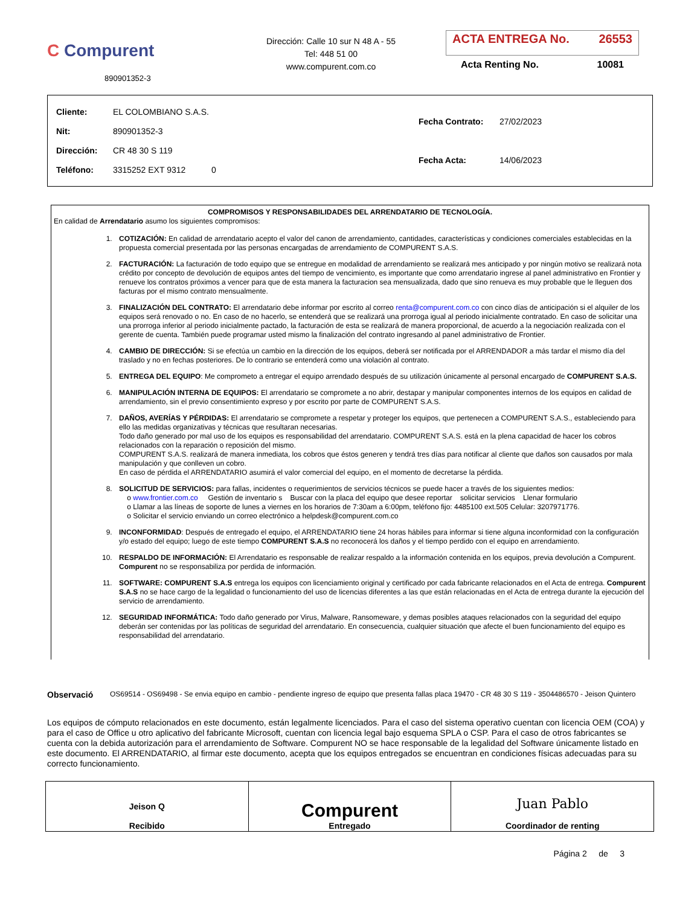C Compurent
890901352-3
Dirección: Calle 10 sur N 48 A - 55
Tel: 448 51 00
www.compurent.com.co
ACTA ENTREGA No. 26553
Acta Renting No. 10081
| Cliente: EL COLOMBIANO S.A.S. |
| Nit: 890901352-3 |
| Dirección: CR 48 30 S 119 |
| Teléfono: 3315252 EXT 9312 0 |
| Fecha Contrato: 27/02/2023 |
| Fecha Acta: 14/06/2023 |
COMPROMISOS Y RESPONSABILIDADES DEL ARRENDATARIO DE TECNOLOGÍA.
En calidad de Arrendatario asumo los siguientes compromisos:
1. COTIZACIÓN: En calidad de arrendatario acepto el valor del canon de arrendamiento, cantidades, características y condiciones comerciales establecidas en la propuesta comercial presentada por las personas encargadas de arrendamiento de COMPURENT S.A.S.
2. FACTURACIÓN: La facturación de todo equipo que se entregue en modalidad de arrendamiento se realizará mes anticipado y por ningún motivo se realizará nota crédito por concepto de devolución de equipos antes del tiempo de vencimiento, es importante que como arrendatario ingrese al panel administrativo en Frontier y renueve los contratos próximos a vencer para que de esta manera la facturacion sea mensualizada, dado que sino renueva es muy probable que le lleguen dos facturas por el mismo contrato mensualmente.
3. FINALIZACIÓN DEL CONTRATO: El arrendatario debe informar por escrito al correo renta@compurent.com.co con cinco días de anticipación si el alquiler de los equipos será renovado o no. En caso de no hacerlo, se entenderá que se realizará una prorroga igual al periodo inicialmente contratado. En caso de solicitar una una prorroga inferior al periodo inicialmente pactado, la facturación de esta se realizará de manera proporcional, de acuerdo a la negociación realizada con el gerente de cuenta. También puede programar usted mismo la finalización del contrato ingresando al panel administrativo de Frontier.
4. CAMBIO DE DIRECCIÓN: Si se efectúa un cambio en la dirección de los equipos, deberá ser notificada por el ARRENDADOR a más tardar el mismo día del traslado y no en fechas posteriores. De lo contrario se entenderá como una violación al contrato.
5. ENTREGA DEL EQUIPO: Me comprometo a entregar el equipo arrendado después de su utilización únicamente al personal encargado de COMPURENT S.A.S.
6. MANIPULACIÓN INTERNA DE EQUIPOS: El arrendatario se compromete a no abrir, destapar y manipular componentes internos de los equipos en calidad de arrendamiento, sin el previo consentimiento expreso y por escrito por parte de COMPURENT S.A.S.
7. DAÑOS, AVERÍAS Y PÉRDIDAS: El arrendatario se compromete a respetar y proteger los equipos, que pertenecen a COMPURENT S.A.S., estableciendo para ello las medidas organizativas y técnicas que resultaran necesarias.
Todo daño generado por mal uso de los equipos es responsabilidad del arrendatario. COMPURENT S.A.S. está en la plena capacidad de hacer los cobros relacionados con la reparación o reposición del mismo.
COMPURENT S.A.S. realizará de manera inmediata, los cobros que éstos generen y tendrá tres días para notificar al cliente que daños son causados por mala manipulación y que conlleven un cobro.
En caso de pérdida el ARRENDATARIO asumirá el valor comercial del equipo, en el momento de decretarse la pérdida.
8. SOLICITUD DE SERVICIOS: para fallas, incidentes o requerimientos de servicios técnicos se puede hacer a través de los siguientes medios:
o www.frontier.com.co Gestión de inventario s Buscar con la placa del equipo que desee reportar solicitar servicios Llenar formulario
o Llamar a las líneas de soporte de lunes a viernes en los horarios de 7:30am a 6:00pm, teléfono fijo: 4485100 ext.505 Celular: 3207971776.
o Solicitar el servicio enviando un correo electrónico a helpdesk@compurent.com.co
9. INCONFORMIDAD: Después de entregado el equipo, el ARRENDATARIO tiene 24 horas hábiles para informar si tiene alguna inconformidad con la configuración y/o estado del equipo; luego de este tiempo COMPURENT S.A.S no reconocerá los daños y el tiempo perdido con el equipo en arrendamiento.
10. RESPALDO DE INFORMACIÓN: El Arrendatario es responsable de realizar respaldo a la información contenida en los equipos, previa devolución a Compurent. Compurent no se responsabiliza por perdida de información.
11. SOFTWARE: COMPURENT S.A.S entrega los equipos con licenciamiento original y certificado por cada fabricante relacionados en el Acta de entrega. Compurent S.A.S no se hace cargo de la legalidad o funcionamiento del uso de licencias diferentes a las que están relacionadas en el Acta de entrega durante la ejecución del servicio de arrendamiento.
12. SEGURIDAD INFORMÁTICA: Todo daño generado por Virus, Malware, Ransomeware, y demas posibles ataques relacionados con la seguridad del equipo deberán ser contenidas por las políticas de seguridad del arrendatario. En consecuencia, cualquier situación que afecte el buen funcionamiento del equipo es responsabilidad del arrendatario.
Observació
OS69514 - OS69498 - Se envia equipo en cambio - pendiente ingreso de equipo que presenta fallas placa 19470 - CR 48 30 S 119 - 3504486570 - Jeison Quintero
Los equipos de cómputo relacionados en este documento, están legalmente licenciados. Para el caso del sistema operativo cuentan con licencia OEM (COA) y para el caso de Office u otro aplicativo del fabricante Microsoft, cuentan con licencia legal bajo esquema SPLA o CSP. Para el caso de otros fabricantes se cuenta con la debida autorización para el arrendamiento de Software. Compurent NO se hace responsable de la legalidad del Software únicamente listado en este documento. El ARRENDATARIO, al firmar este documento, acepta que los equipos entregados se encuentran en condiciones físicas adecuadas para su correcto funcionamiento.
| Jeison Q Recibido | Compurent Entregado | Juan Pablo Coordinador de renting |
Página 2 de 3